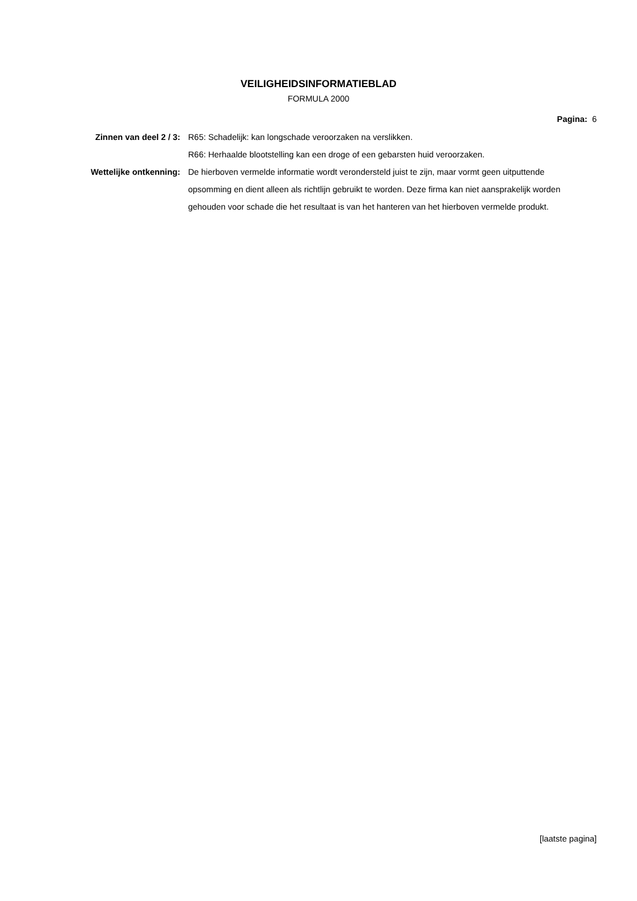VEILIGHEIDSINFORMATIEBLAD
FORMULA 2000
Pagina: 6
| Zinnen van deel 2 / 3: | R65: Schadelijk: kan longschade veroorzaken na verslikken. R66: Herhaalde blootstelling kan een droge of een gebarsten huid veroorzaken. |
| Wettelijke ontkenning: | De hierboven vermelde informatie wordt verondersteld juist te zijn, maar vormt geen uitputtende opsomming en dient alleen als richtlijn gebruikt te worden. Deze firma kan niet aansprakelijk worden gehouden voor schade die het resultaat is van het hanteren van het hierboven vermelde produkt. |
[laatste pagina]